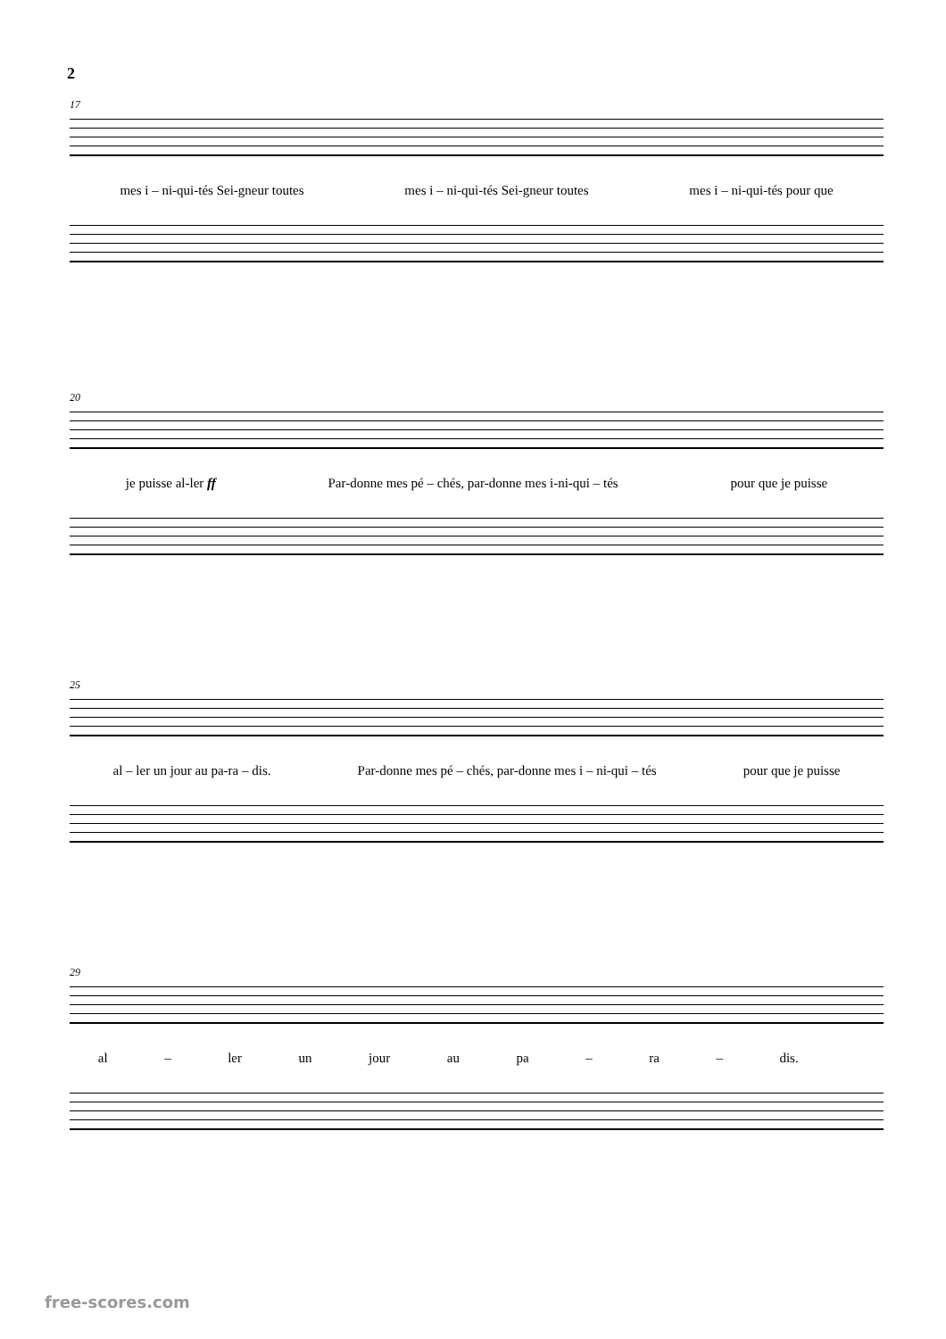2
17
mes i – ni-qui-tés Sei-gneur toutes mes i – ni-qui-tés Sei-gneur toutes mes i – ni-qui-tés pour que
20
je puisse al-ler ff Par-donne mes pé – chés, par-donne mes i-ni-qui – tés pour que je puisse
25
al – ler un jour au pa-ra – dis. Par-donne mes pé – chés, par-donne mes i – ni-qui – tés pour que je puisse
29
al – ler un jour au pa – ra – dis.
free-scores.com